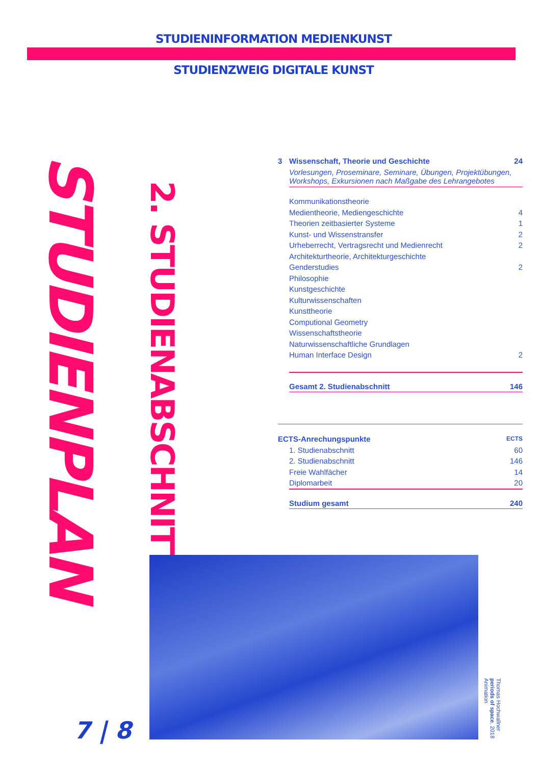STUDIENINFORMATION MEDIENKUNST
STUDIENZWEIG DIGITALE KUNST
STUDIENPLAN
2. STUDIENABSCHNITT
| 3 | Wissenschaft, Theorie und Geschichte | 24 |
| | Vorlesungen, Proseminare, Seminare, Übungen, Projektübungen, Workshops, Exkursionen nach Maßgabe des Lehrangebotes | |
| | Kommunikationstheorie | |
| | Medientheorie, Mediengeschichte | 4 |
| | Theorien zeitbasierter Systeme | 1 |
| | Kunst- und Wissenstransfer | 2 |
| | Urheberrecht, Vertragsrecht und Medienrecht | 2 |
| | Architekturtheorie, Architekturgeschichte | |
| | Genderstudies | 2 |
| | Philosophie | |
| | Kunstgeschichte | |
| | Kulturwissenschaften | |
| | Kunsttheorie | |
| | Computional Geometry | |
| | Wissenschaftstheorie | |
| | Naturwissenschaftliche Grundlagen | |
| | Human Interface Design | 2 |
| | Gesamt 2. Studienabschnitt | 146 |
| ECTS-Anrechungspunkte | | ECTS |
| | 1. Studienabschnitt | 60 |
| | 2. Studienabschnitt | 146 |
| | Freie Wahlfächer | 14 |
| | Diplomarbeit | 20 |
| | Studium gesamt | 240 |
7 | 8
Thomas Hochwallner
periods of space, 2018
Animation